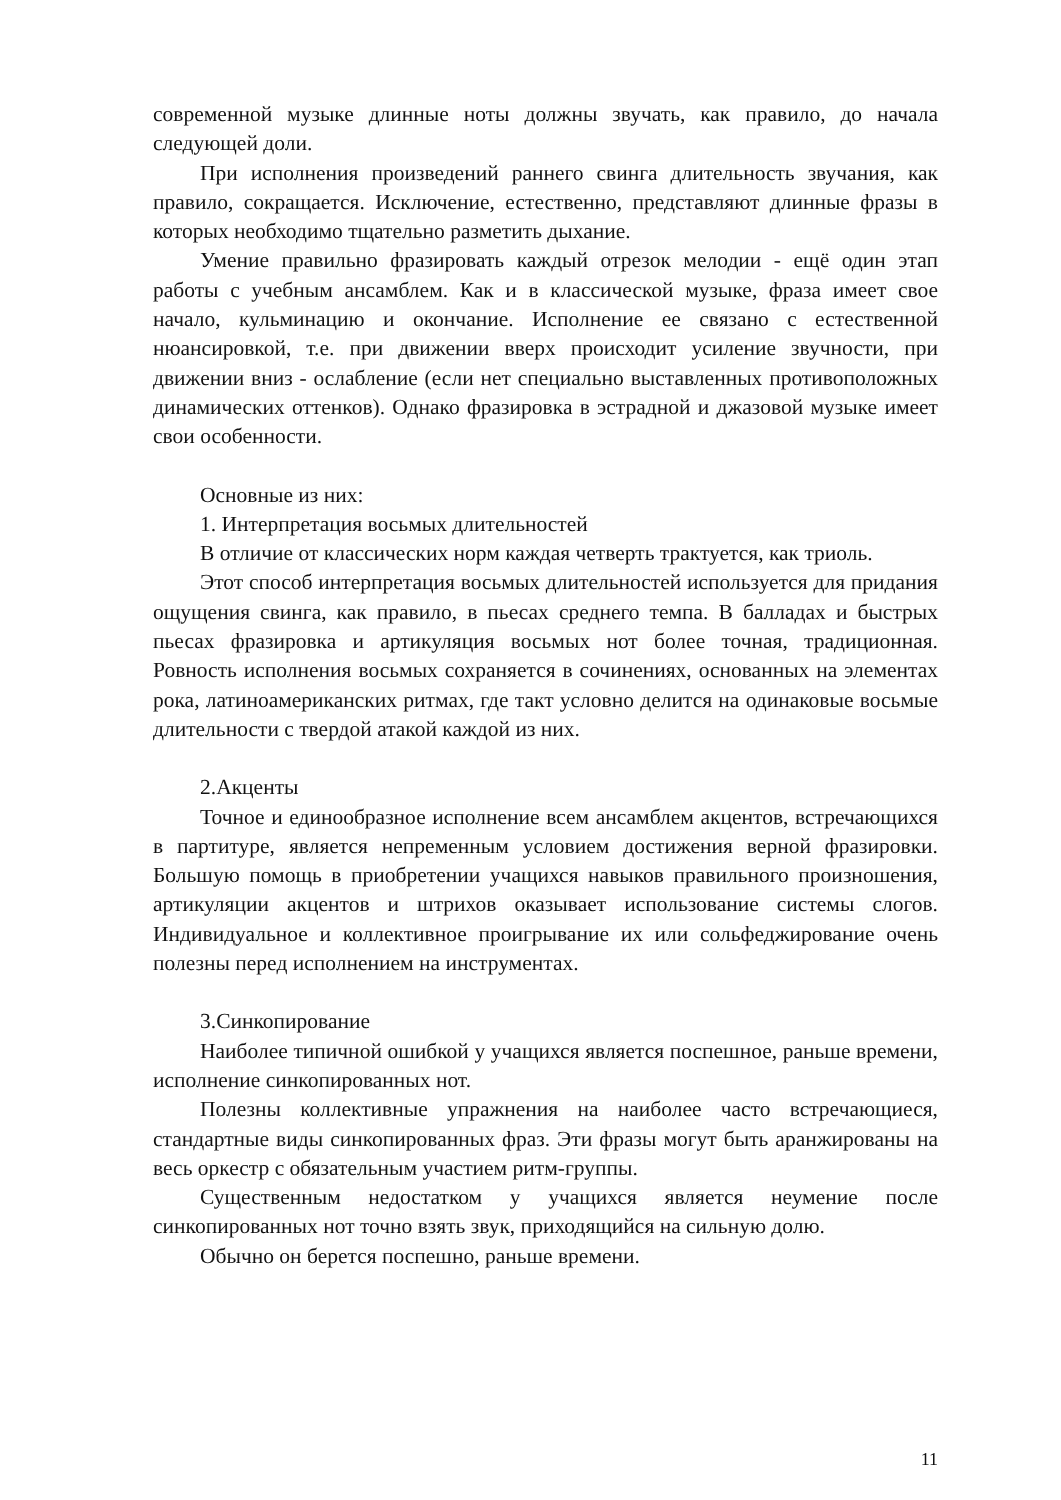современной музыке длинные ноты должны звучать, как правило, до начала следующей доли.
При исполнения произведений раннего свинга длительность звучания, как правило, сокращается. Исключение, естественно, представляют длинные фразы в которых необходимо тщательно разметить дыхание.
Умение правильно фразировать каждый отрезок мелодии - ещё один этап работы с учебным ансамблем. Как и в классической музыке, фраза имеет свое начало, кульминацию и окончание. Исполнение ее связано с естественной нюансировкой, т.е. при движении вверх происходит усиление звучности, при движении вниз - ослабление (если нет специально выставленных противоположных динамических оттенков). Однако фразировка в эстрадной и джазовой музыке имеет свои особенности.
Основные из них:
1. Интерпретация восьмых длительностей
В отличие от классических норм каждая четверть трактуется, как триоль.
Этот способ интерпретация восьмых длительностей используется для придания ощущения свинга, как правило, в пьесах среднего темпа. В балладах и быстрых пьесах фразировка и артикуляция восьмых нот более точная, традиционная. Ровность исполнения восьмых сохраняется в сочинениях, основанных на элементах рока, латиноамериканских ритмах, где такт условно делится на одинаковые восьмые длительности с твердой атакой каждой из них.
2.Акценты
Точное и единообразное исполнение всем ансамблем акцентов, встречающихся в партитуре, является непременным условием достижения верной фразировки. Большую помощь в приобретении учащихся навыков правильного произношения, артикуляции акцентов и штрихов оказывает использование системы слогов. Индивидуальное и коллективное проигрывание их или сольфеджирование очень полезны перед исполнением на инструментах.
3.Синкопирование
Наиболее типичной ошибкой у учащихся является поспешное, раньше времени, исполнение синкопированных нот.
Полезны коллективные упражнения на наиболее часто встречающиеся, стандартные виды синкопированных фраз. Эти фразы могут быть аранжированы на весь оркестр с обязательным участием ритм-группы.
Существенным недостатком у учащихся является неумение после синкопированных нот точно взять звук, приходящийся на сильную долю.
Обычно он берется поспешно, раньше времени.
11